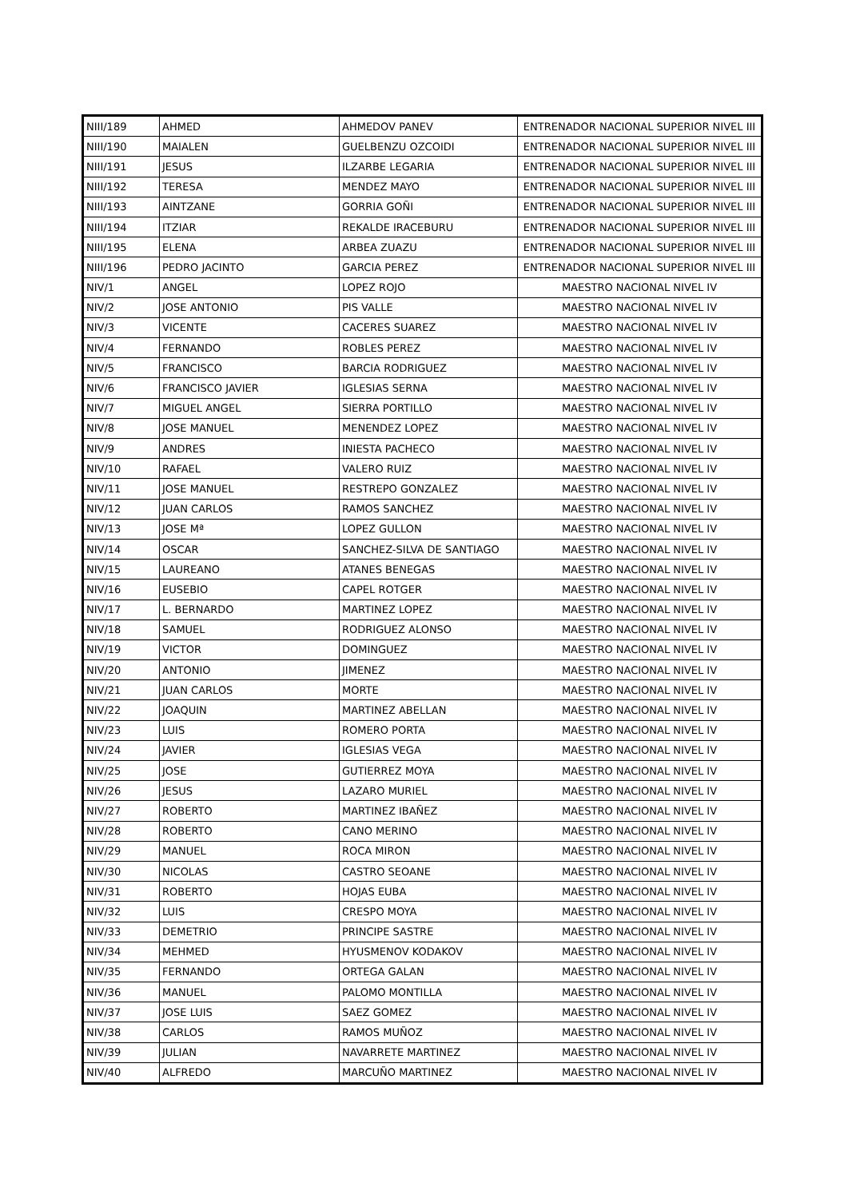| NIII/189 | AHMED | AHMEDOV PANEV | ENTRENADOR NACIONAL SUPERIOR NIVEL III |
| NIII/190 | MAIALEN | GUELBENZU OZCOIDI | ENTRENADOR NACIONAL SUPERIOR NIVEL III |
| NIII/191 | JESUS | ILZARBE LEGARIA | ENTRENADOR NACIONAL SUPERIOR NIVEL III |
| NIII/192 | TERESA | MENDEZ MAYO | ENTRENADOR NACIONAL SUPERIOR NIVEL III |
| NIII/193 | AINTZANE | GORRIA GOÑI | ENTRENADOR NACIONAL SUPERIOR NIVEL III |
| NIII/194 | ITZIAR | REKALDE IRACEBURU | ENTRENADOR NACIONAL SUPERIOR NIVEL III |
| NIII/195 | ELENA | ARBEA ZUAZU | ENTRENADOR NACIONAL SUPERIOR NIVEL III |
| NIII/196 | PEDRO JACINTO | GARCIA PEREZ | ENTRENADOR NACIONAL SUPERIOR NIVEL III |
| NIV/1 | ANGEL | LOPEZ ROJO | MAESTRO NACIONAL NIVEL IV |
| NIV/2 | JOSE ANTONIO | PIS VALLE | MAESTRO NACIONAL NIVEL IV |
| NIV/3 | VICENTE | CACERES SUAREZ | MAESTRO NACIONAL NIVEL IV |
| NIV/4 | FERNANDO | ROBLES PEREZ | MAESTRO NACIONAL NIVEL IV |
| NIV/5 | FRANCISCO | BARCIA RODRIGUEZ | MAESTRO NACIONAL NIVEL IV |
| NIV/6 | FRANCISCO JAVIER | IGLESIAS SERNA | MAESTRO NACIONAL NIVEL IV |
| NIV/7 | MIGUEL ANGEL | SIERRA PORTILLO | MAESTRO NACIONAL NIVEL IV |
| NIV/8 | JOSE MANUEL | MENENDEZ LOPEZ | MAESTRO NACIONAL NIVEL IV |
| NIV/9 | ANDRES | INIESTA PACHECO | MAESTRO NACIONAL NIVEL IV |
| NIV/10 | RAFAEL | VALERO RUIZ | MAESTRO NACIONAL NIVEL IV |
| NIV/11 | JOSE MANUEL | RESTREPO GONZALEZ | MAESTRO NACIONAL NIVEL IV |
| NIV/12 | JUAN CARLOS | RAMOS SANCHEZ | MAESTRO NACIONAL NIVEL IV |
| NIV/13 | JOSE Mª | LOPEZ GULLON | MAESTRO NACIONAL NIVEL IV |
| NIV/14 | OSCAR | SANCHEZ-SILVA DE SANTIAGO | MAESTRO NACIONAL NIVEL IV |
| NIV/15 | LAUREANO | ATANES BENEGAS | MAESTRO NACIONAL NIVEL IV |
| NIV/16 | EUSEBIO | CAPEL ROTGER | MAESTRO NACIONAL NIVEL IV |
| NIV/17 | L. BERNARDO | MARTINEZ LOPEZ | MAESTRO NACIONAL NIVEL IV |
| NIV/18 | SAMUEL | RODRIGUEZ ALONSO | MAESTRO NACIONAL NIVEL IV |
| NIV/19 | VICTOR | DOMINGUEZ | MAESTRO NACIONAL NIVEL IV |
| NIV/20 | ANTONIO | JIMENEZ | MAESTRO NACIONAL NIVEL IV |
| NIV/21 | JUAN CARLOS | MORTE | MAESTRO NACIONAL NIVEL IV |
| NIV/22 | JOAQUIN | MARTINEZ ABELLAN | MAESTRO NACIONAL NIVEL IV |
| NIV/23 | LUIS | ROMERO PORTA | MAESTRO NACIONAL NIVEL IV |
| NIV/24 | JAVIER | IGLESIAS VEGA | MAESTRO NACIONAL NIVEL IV |
| NIV/25 | JOSE | GUTIERREZ MOYA | MAESTRO NACIONAL NIVEL IV |
| NIV/26 | JESUS | LAZARO MURIEL | MAESTRO NACIONAL NIVEL IV |
| NIV/27 | ROBERTO | MARTINEZ IBAÑEZ | MAESTRO NACIONAL NIVEL IV |
| NIV/28 | ROBERTO | CANO MERINO | MAESTRO NACIONAL NIVEL IV |
| NIV/29 | MANUEL | ROCA MIRON | MAESTRO NACIONAL NIVEL IV |
| NIV/30 | NICOLAS | CASTRO SEOANE | MAESTRO NACIONAL NIVEL IV |
| NIV/31 | ROBERTO | HOJAS EUBA | MAESTRO NACIONAL NIVEL IV |
| NIV/32 | LUIS | CRESPO MOYA | MAESTRO NACIONAL NIVEL IV |
| NIV/33 | DEMETRIO | PRINCIPE SASTRE | MAESTRO NACIONAL NIVEL IV |
| NIV/34 | MEHMED | HYUSMENOV KODAKOV | MAESTRO NACIONAL NIVEL IV |
| NIV/35 | FERNANDO | ORTEGA GALAN | MAESTRO NACIONAL NIVEL IV |
| NIV/36 | MANUEL | PALOMO MONTILLA | MAESTRO NACIONAL NIVEL IV |
| NIV/37 | JOSE LUIS | SAEZ GOMEZ | MAESTRO NACIONAL NIVEL IV |
| NIV/38 | CARLOS | RAMOS MUÑOZ | MAESTRO NACIONAL NIVEL IV |
| NIV/39 | JULIAN | NAVARRETE MARTINEZ | MAESTRO NACIONAL NIVEL IV |
| NIV/40 | ALFREDO | MARCUÑO MARTINEZ | MAESTRO NACIONAL NIVEL IV |